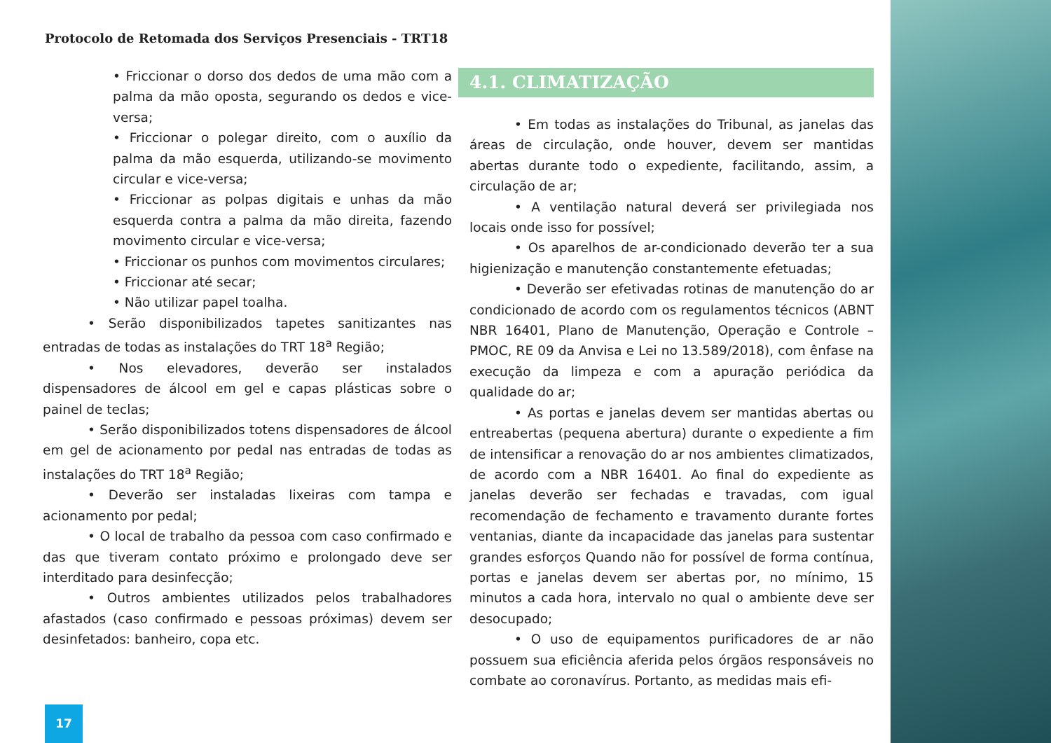Protocolo de Retomada dos Serviços Presenciais - TRT18
• Friccionar o dorso dos dedos de uma mão com a palma da mão oposta, segurando os dedos e vice-versa;
• Friccionar o polegar direito, com o auxílio da palma da mão esquerda, utilizando-se movimento circular e vice-versa;
• Friccionar as polpas digitais e unhas da mão esquerda contra a palma da mão direita, fazendo movimento circular e vice-versa;
• Friccionar os punhos com movimentos circulares;
• Friccionar até secar;
• Não utilizar papel toalha.
• Serão disponibilizados tapetes sanitizantes nas entradas de todas as instalações do TRT 18<sup>a</sup> Região;
• Nos elevadores, deverão ser instalados dispensadores de álcool em gel e capas plásticas sobre o painel de teclas;
• Serão disponibilizados totens dispensadores de álcool em gel de acionamento por pedal nas entradas de todas as instalações do TRT 18<sup>a</sup> Região;
• Deverão ser instaladas lixeiras com tampa e acionamento por pedal;
• O local de trabalho da pessoa com caso confirmado e das que tiveram contato próximo e prolongado deve ser interditado para desinfecção;
• Outros ambientes utilizados pelos trabalhadores afastados (caso confirmado e pessoas próximas) devem ser desinfetados: banheiro, copa etc.
4.1. CLIMATIZAÇÃO
• Em todas as instalações do Tribunal, as janelas das áreas de circulação, onde houver, devem ser mantidas abertas durante todo o expediente, facilitando, assim, a circulação de ar;
• A ventilação natural deverá ser privilegiada nos locais onde isso for possível;
• Os aparelhos de ar-condicionado deverão ter a sua higienização e manutenção constantemente efetuadas;
• Deverão ser efetivadas rotinas de manutenção do ar condicionado de acordo com os regulamentos técnicos (ABNT NBR 16401, Plano de Manutenção, Operação e Controle – PMOC, RE 09 da Anvisa e Lei no 13.589/2018), com ênfase na execução da limpeza e com a apuração periódica da qualidade do ar;
• As portas e janelas devem ser mantidas abertas ou entreabertas (pequena abertura) durante o expediente a fim de intensificar a renovação do ar nos ambientes climatizados, de acordo com a NBR 16401. Ao final do expediente as janelas deverão ser fechadas e travadas, com igual recomendação de fechamento e travamento durante fortes ventanias, diante da incapacidade das janelas para sustentar grandes esforços Quando não for possível de forma contínua, portas e janelas devem ser abertas por, no mínimo, 15 minutos a cada hora, intervalo no qual o ambiente deve ser desocupado;
• O uso de equipamentos purificadores de ar não possuem sua eficiência aferida pelos órgãos responsáveis no combate ao coronavírus. Portanto, as medidas mais efi-
17